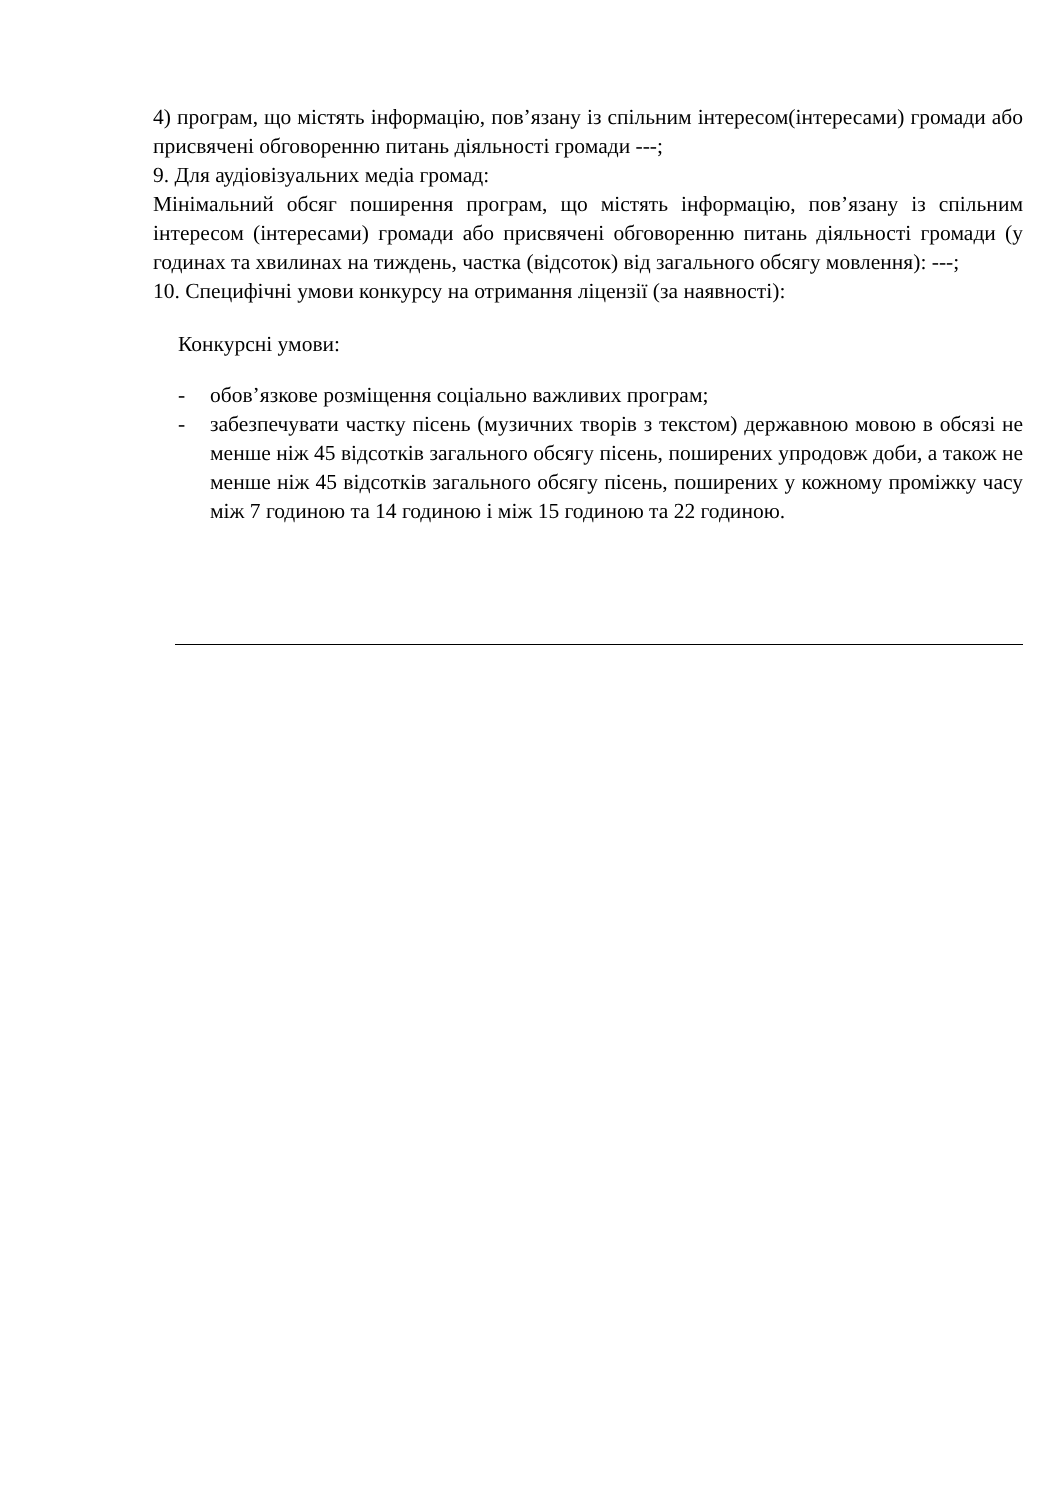4) програм, що містять інформацію, пов’язану із спільним інтересом(інтересами) громади або присвячені обговоренню питань діяльності громади ---;
9. Для аудіовізуальних медіа громад:
Мінімальний обсяг поширення програм, що містять інформацію, пов’язану із спільним інтересом (інтересами) громади або присвячені обговоренню питань діяльності громади (у годинах та хвилинах на тиждень, частка (відсоток) від загального обсягу мовлення): ---;
10. Специфічні умови конкурсу на отримання ліцензії (за наявності):
Конкурсні умови:
- обов’язкове розміщення соціально важливих програм;
- забезпечувати частку пісень (музичних творів з текстом) державною мовою в обсязі не менше ніж 45 відсотків загального обсягу пісень, поширених упродовж доби, а також не менше ніж 45 відсотків загального обсягу пісень, поширених у кожному проміжку часу між 7 годиною та 14 годиною і між 15 годиною та 22 годиною.